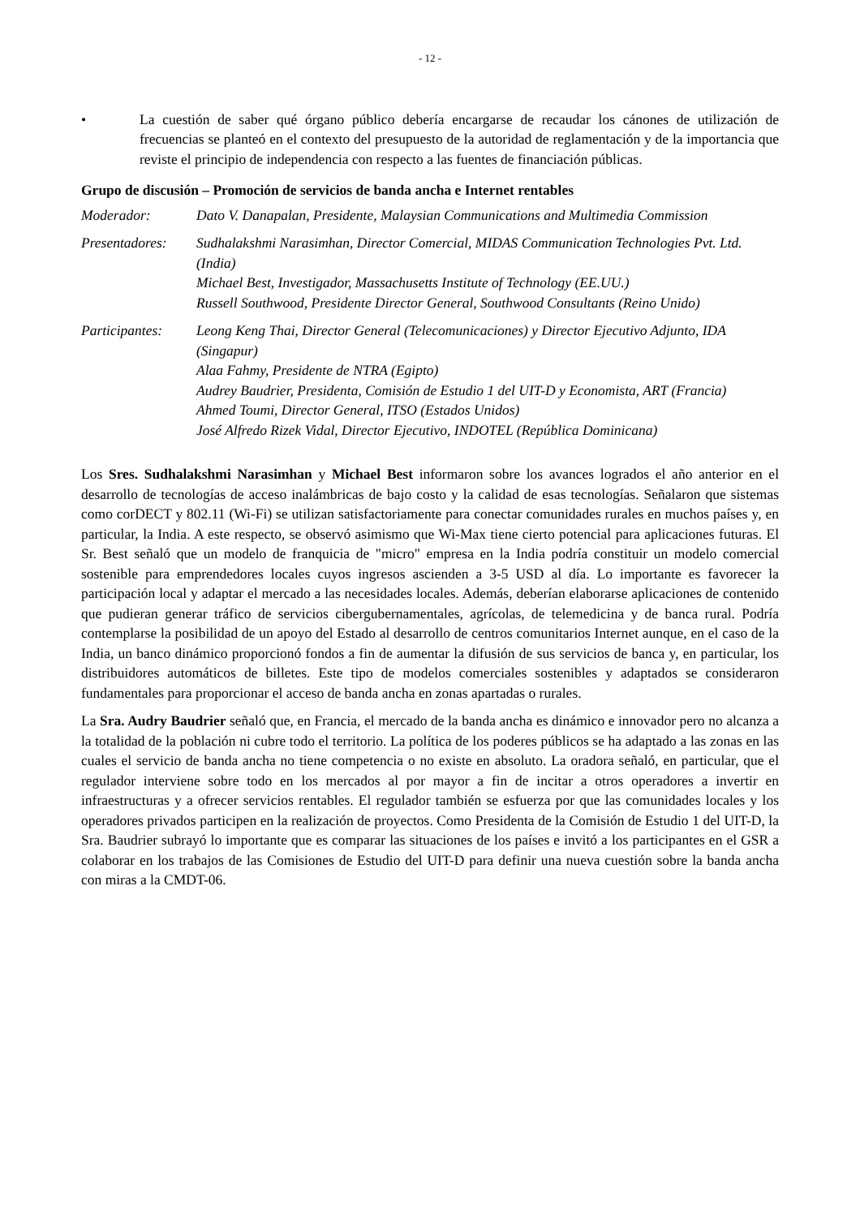- 12 -
• La cuestión de saber qué órgano público debería encargarse de recaudar los cánones de utilización de frecuencias se planteó en el contexto del presupuesto de la autoridad de reglamentación y de la importancia que reviste el principio de independencia con respecto a las fuentes de financiación públicas.
Grupo de discusión – Promoción de servicios de banda ancha e Internet rentables
Moderador: Dato V. Danapalan, Presidente, Malaysian Communications and Multimedia Commission
Presentadores:
Sudhalakshmi Narasimhan, Director Comercial, MIDAS Communication Technologies Pvt. Ltd. (India)
Michael Best, Investigador, Massachusetts Institute of Technology (EE.UU.)
Russell Southwood, Presidente Director General, Southwood Consultants (Reino Unido)
Participantes:
Leong Keng Thai, Director General (Telecomunicaciones) y Director Ejecutivo Adjunto, IDA (Singapur)
Alaa Fahmy, Presidente de NTRA (Egipto)
Audrey Baudrier, Presidenta, Comisión de Estudio 1 del UIT-D y Economista, ART (Francia)
Ahmed Toumi, Director General, ITSO (Estados Unidos)
José Alfredo Rizek Vidal, Director Ejecutivo, INDOTEL (República Dominicana)
Los Sres. Sudhalakshmi Narasimhan y Michael Best informaron sobre los avances logrados el año anterior en el desarrollo de tecnologías de acceso inalámbricas de bajo costo y la calidad de esas tecnologías. Señalaron que sistemas como corDECT y 802.11 (Wi-Fi) se utilizan satisfactoriamente para conectar comunidades rurales en muchos países y, en particular, la India. A este respecto, se observó asimismo que Wi-Max tiene cierto potencial para aplicaciones futuras. El Sr. Best señaló que un modelo de franquicia de "micro" empresa en la India podría constituir un modelo comercial sostenible para emprendedores locales cuyos ingresos ascienden a 3-5 USD al día. Lo importante es favorecer la participación local y adaptar el mercado a las necesidades locales. Además, deberían elaborarse aplicaciones de contenido que pudieran generar tráfico de servicios cibergubernamentales, agrícolas, de telemedicina y de banca rural. Podría contemplarse la posibilidad de un apoyo del Estado al desarrollo de centros comunitarios Internet aunque, en el caso de la India, un banco dinámico proporcionó fondos a fin de aumentar la difusión de sus servicios de banca y, en particular, los distribuidores automáticos de billetes. Este tipo de modelos comerciales sostenibles y adaptados se consideraron fundamentales para proporcionar el acceso de banda ancha en zonas apartadas o rurales.
La Sra. Audry Baudrier señaló que, en Francia, el mercado de la banda ancha es dinámico e innovador pero no alcanza a la totalidad de la población ni cubre todo el territorio. La política de los poderes públicos se ha adaptado a las zonas en las cuales el servicio de banda ancha no tiene competencia o no existe en absoluto. La oradora señaló, en particular, que el regulador interviene sobre todo en los mercados al por mayor a fin de incitar a otros operadores a invertir en infraestructuras y a ofrecer servicios rentables. El regulador también se esfuerza por que las comunidades locales y los operadores privados participen en la realización de proyectos. Como Presidenta de la Comisión de Estudio 1 del UIT-D, la Sra. Baudrier subrayó lo importante que es comparar las situaciones de los países e invitó a los participantes en el GSR a colaborar en los trabajos de las Comisiones de Estudio del UIT-D para definir una nueva cuestión sobre la banda ancha con miras a la CMDT-06.